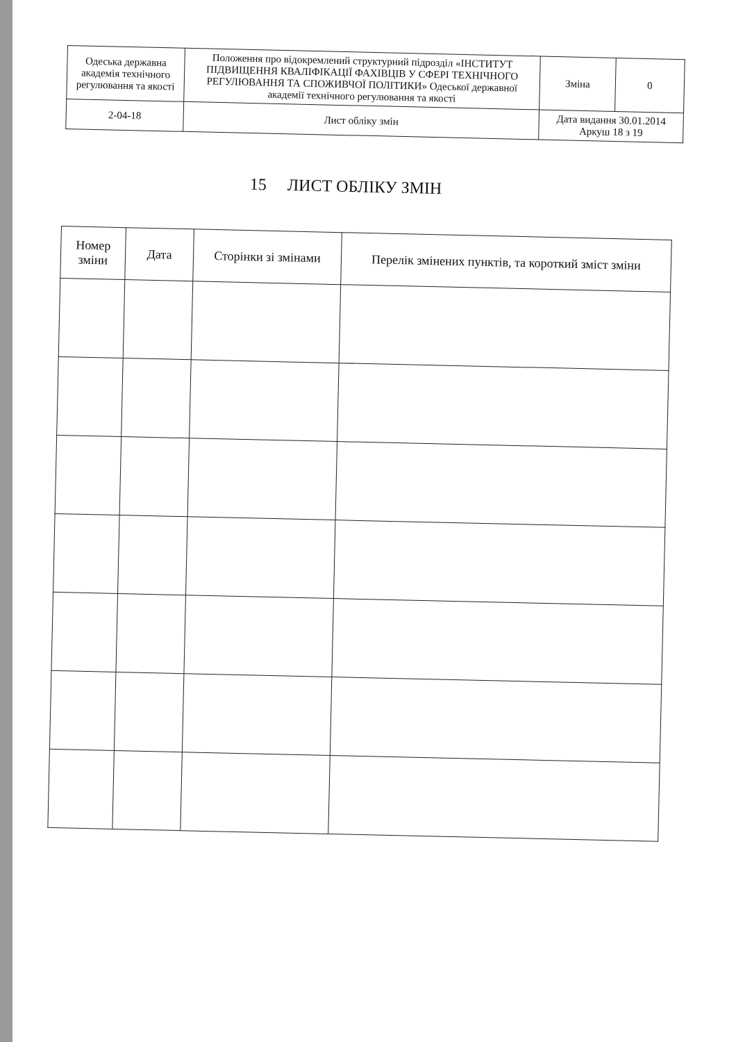| Одеська державна академія технічного регулювання та якості | Положення про відокремлений структурний підрозділ «ІНСТИТУТ ПІДВИЩЕННЯ КВАЛІФІКАЦІЇ ФАХІВЦІВ У СФЕРІ ТЕХНІЧНОГО РЕГУЛЮВАННЯ ТА СПОЖИВЧОЇ ПОЛІТИКИ» Одеської державної академії технічного регулювання та якості | Зміна | 0 |
| 2-04-18 | Лист обліку змін | Дата видання 30.01.2014 Аркуш 18 з 19 | |
15 ЛИСТ ОБЛІКУ ЗМІН
| Номер зміни | Дата | Сторінки зі змінами | Перелік змінених пунктів, та короткий зміст зміни |
| --- | --- | --- | --- |